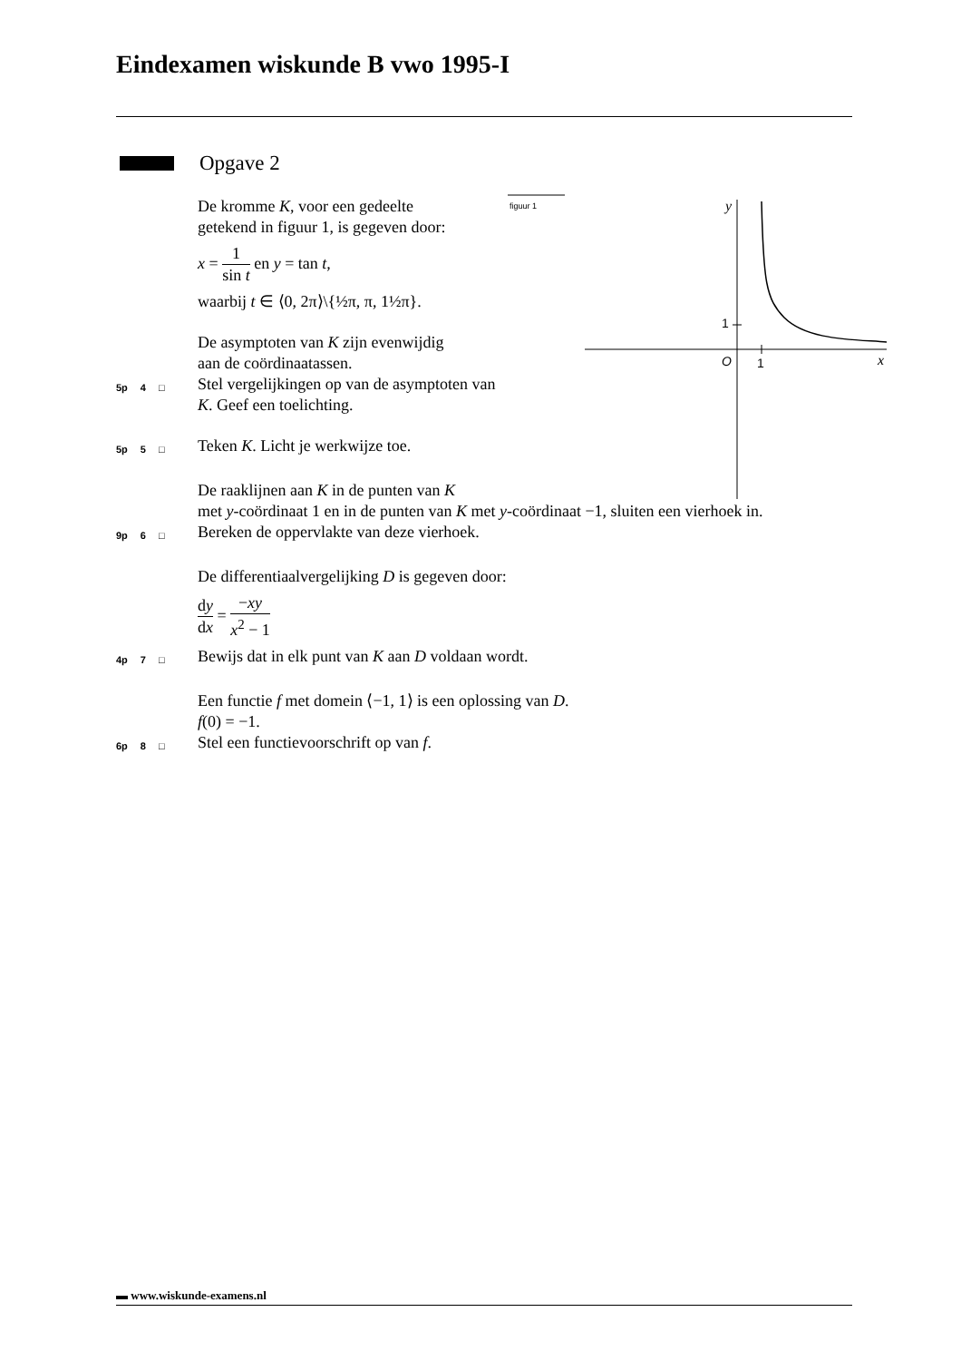Eindexamen wiskunde B vwo 1995-I
Opgave 2
De kromme K, voor een gedeelte getekend in figuur 1, is gegeven door:
x = 1 sin t en y = tan t,
waarbij t ∈ ⟨0, 2π⟩\{½π, π, 1½π}.
De asymptoten van K zijn evenwijdig aan de coördinaatassen.
5p 4 □
Stel vergelijkingen op van de asymptoten van K. Geef een toelichting.
5p 5 □
Teken K. Licht je werkwijze toe.
De raaklijnen aan K in de punten van K
met y-coördinaat 1 en in de punten van K met y-coördinaat −1, sluiten een vierhoek in.
9p 6 □
Bereken de oppervlakte van deze vierhoek.
De differentiaalvergelijking D is gegeven door:
dy dx = −xy x<sup>2</sup> − 1
4p 7 □
Bewijs dat in elk punt van K aan D voldaan wordt.
Een functie f met domein ⟨−1, 1⟩ is een oplossing van D.
f(0) = −1.
6p 8 □
Stel een functievoorschrift op van f.
figuur 1 y
1
O 1 x
▬ www.wiskunde-examens.nl